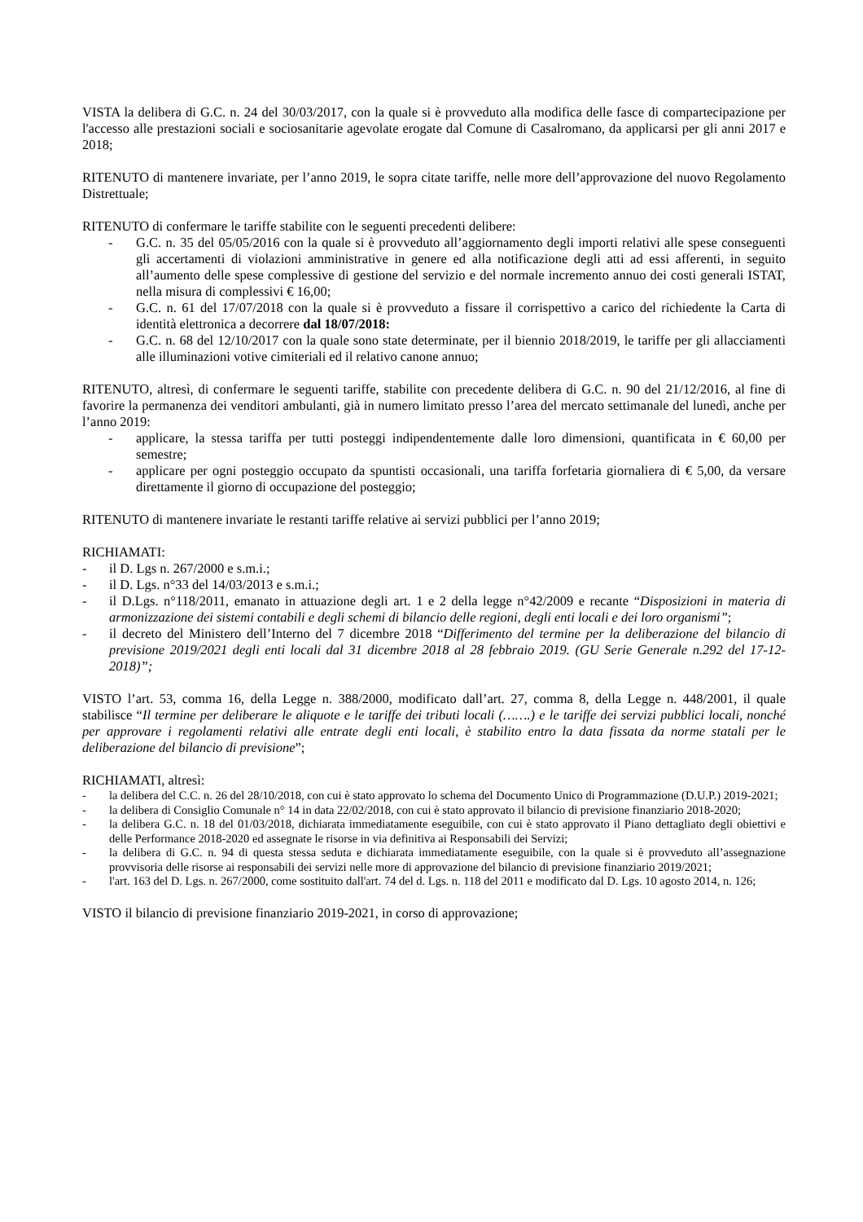VISTA la delibera di G.C. n. 24 del 30/03/2017, con la quale si è provveduto alla modifica delle fasce di compartecipazione per l'accesso alle prestazioni sociali e sociosanitarie agevolate erogate dal Comune di Casalromano, da applicarsi per gli anni 2017 e 2018;
RITENUTO di mantenere invariate, per l’anno 2019, le sopra citate tariffe, nelle more dell’approvazione del nuovo Regolamento Distrettuale;
RITENUTO di confermare le tariffe stabilite con le seguenti precedenti delibere:
- G.C. n. 35 del 05/05/2016 con la quale si è provveduto all’aggiornamento degli importi relativi alle spese conseguenti gli accertamenti di violazioni amministrative in genere ed alla notificazione degli atti ad essi afferenti, in seguito all’aumento delle spese complessive di gestione del servizio e del normale incremento annuo dei costi generali ISTAT, nella misura di complessivi € 16,00;
- G.C. n. 61 del 17/07/2018 con la quale si è provveduto a fissare il corrispettivo a carico del richiedente la Carta di identità elettronica a decorrere dal 18/07/2018:
- G.C. n. 68 del 12/10/2017 con la quale sono state determinate, per il biennio 2018/2019, le tariffe per gli allacciamenti alle illuminazioni votive cimiteriali ed il relativo canone annuo;
RITENUTO, altresì, di confermare le seguenti tariffe, stabilite con precedente delibera di G.C. n. 90 del 21/12/2016, al fine di favorire la permanenza dei venditori ambulanti, già in numero limitato presso l’area del mercato settimanale del lunedì, anche per l’anno 2019:
- applicare, la stessa tariffa per tutti posteggi indipendentemente dalle loro dimensioni, quantificata in € 60,00 per semestre;
- applicare per ogni posteggio occupato da spuntisti occasionali, una tariffa forfetaria giornaliera di € 5,00, da versare direttamente il giorno di occupazione del posteggio;
RITENUTO di mantenere invariate le restanti tariffe relative ai servizi pubblici per l’anno 2019;
RICHIAMATI:
- il D. Lgs n. 267/2000 e s.m.i.;
- il D. Lgs. n°33 del 14/03/2013 e s.m.i.;
- il D.Lgs. n°118/2011, emanato in attuazione degli art. 1 e 2 della legge n°42/2009 e recante “Disposizioni in materia di armonizzazione dei sistemi contabili e degli schemi di bilancio delle regioni, degli enti locali e dei loro organismi”;
- il decreto del Ministero dell’Interno del 7 dicembre 2018 “Differimento del termine per la deliberazione del bilancio di previsione 2019/2021 degli enti locali dal 31 dicembre 2018 al 28 febbraio 2019. (GU Serie Generale n.292 del 17-12-2018)”;
VISTO l’art. 53, comma 16, della Legge n. 388/2000, modificato dall’art. 27, comma 8, della Legge n. 448/2001, il quale stabilisce “Il termine per deliberare le aliquote e le tariffe dei tributi locali (…….) e le tariffe dei servizi pubblici locali, nonché per approvare i regolamenti relativi alle entrate degli enti locali, è stabilito entro la data fissata da norme statali per le deliberazione del bilancio di previsione”;
RICHIAMATI, altresì:
- la delibera del C.C. n. 26 del 28/10/2018, con cui è stato approvato lo schema del Documento Unico di Programmazione (D.U.P.) 2019-2021;
- la delibera di Consiglio Comunale n° 14 in data 22/02/2018, con cui è stato approvato il bilancio di previsione finanziario 2018-2020;
- la delibera G.C. n. 18 del 01/03/2018, dichiarata immediatamente eseguibile, con cui è stato approvato il Piano dettagliato degli obiettivi e delle Performance 2018-2020 ed assegnate le risorse in via definitiva ai Responsabili dei Servizi;
- la delibera di G.C. n. 94 di questa stessa seduta e dichiarata immediatamente eseguibile, con la quale si è provveduto all’assegnazione provvisoria delle risorse ai responsabili dei servizi nelle more di approvazione del bilancio di previsione finanziario 2019/2021;
- l'art. 163 del D. Lgs. n. 267/2000, come sostituito dall'art. 74 del d. Lgs. n. 118 del 2011 e modificato dal D. Lgs. 10 agosto 2014, n. 126;
VISTO il bilancio di previsione finanziario 2019-2021, in corso di approvazione;